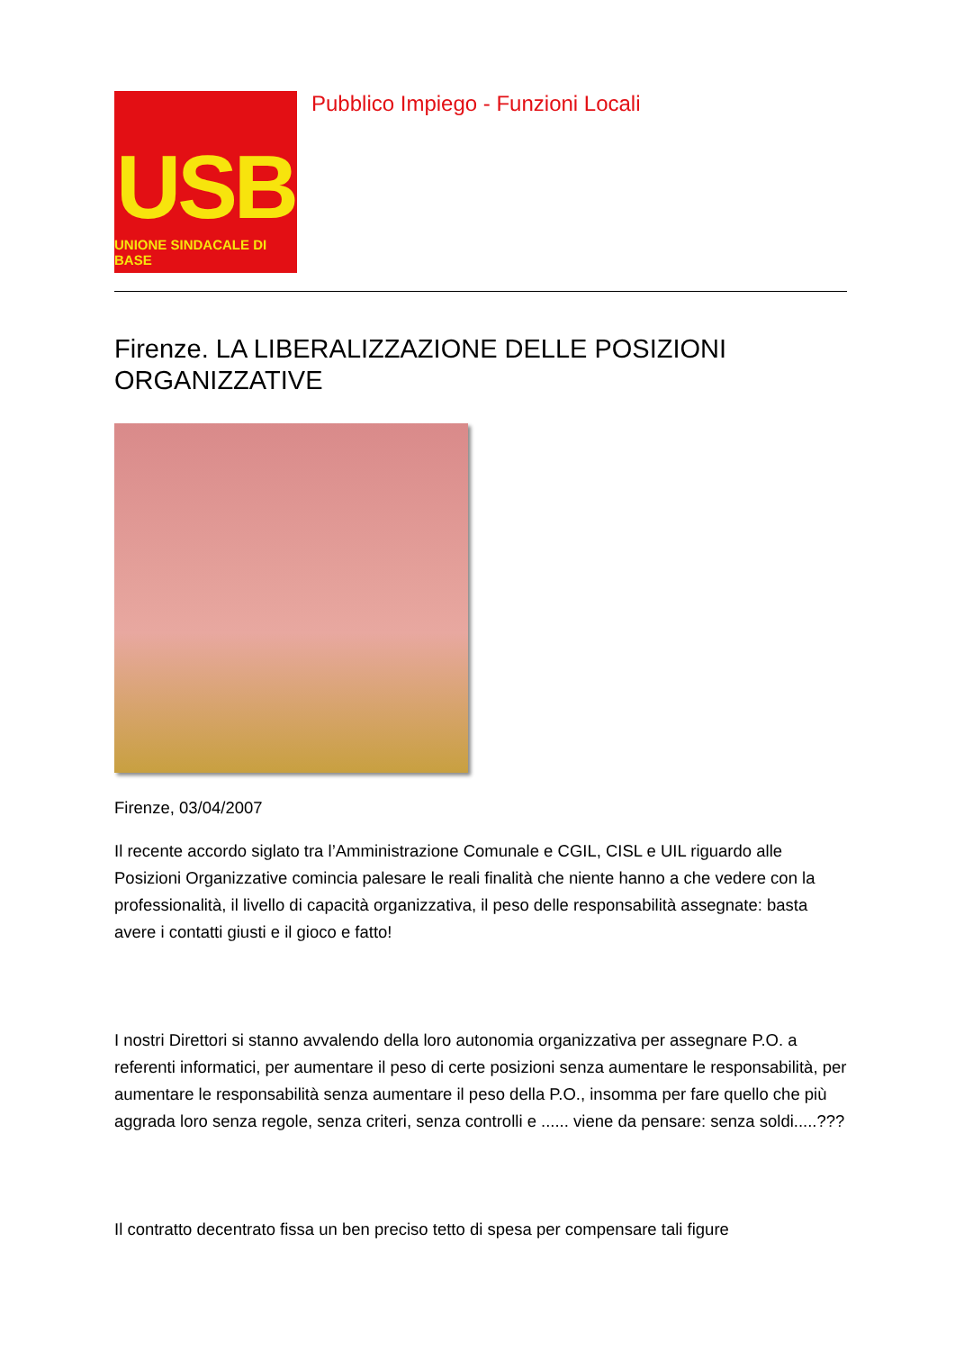USB
UNIONE SINDACALE DI BASE
Pubblico Impiego - Funzioni Locali
Firenze. LA LIBERALIZZAZIONE DELLE POSIZIONI ORGANIZZATIVE
Firenze, 03/04/2007
Il recente accordo siglato tra l’Amministrazione Comunale e CGIL, CISL e UIL riguardo alle Posizioni Organizzative comincia palesare le reali finalità che niente hanno a che vedere con la professionalità, il livello di capacità organizzativa, il peso delle responsabilità assegnate: basta avere i contatti giusti e il gioco e fatto!
I nostri Direttori si stanno avvalendo della loro autonomia organizzativa per assegnare P.O. a referenti informatici, per aumentare il peso di certe posizioni senza aumentare le responsabilità, per aumentare le responsabilità senza aumentare il peso della P.O., insomma per fare quello che più aggrada loro senza regole, senza criteri, senza controlli e ...... viene da pensare: senza soldi.....???
Il contratto decentrato fissa un ben preciso tetto di spesa per compensare tali figure